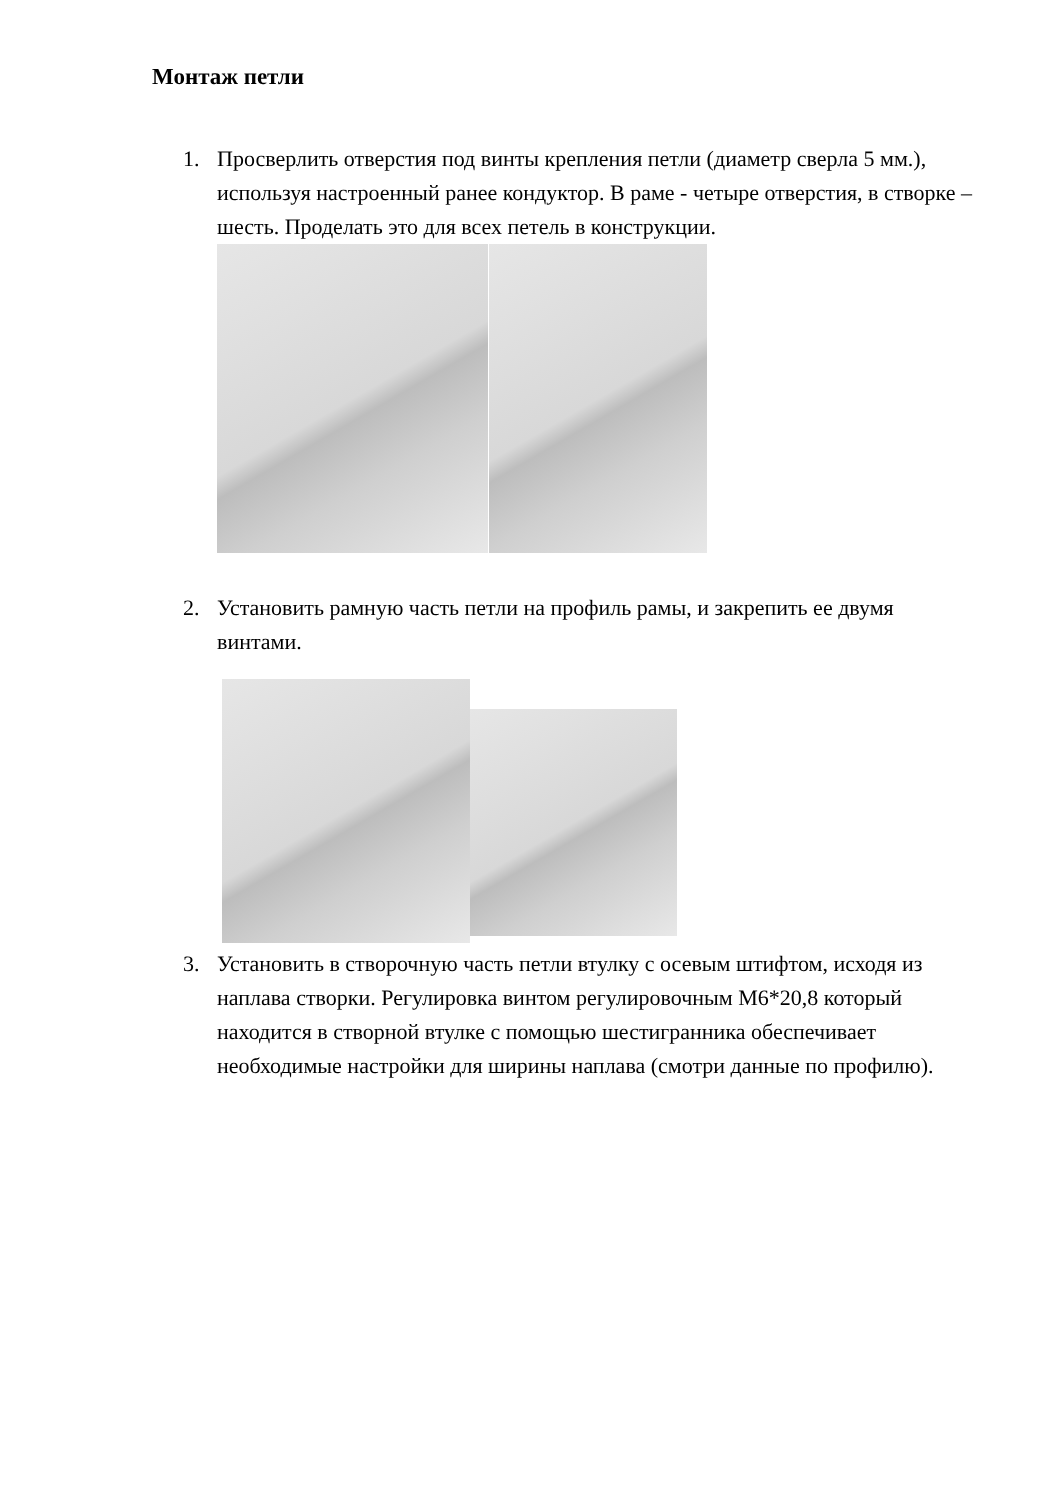Монтаж петли
1. Просверлить отверстия под винты крепления петли (диаметр сверла 5 мм.), используя настроенный ранее кондуктор. В раме - четыре отверстия, в створке – шесть. Проделать это для всех петель в конструкции.
2. Установить рамную часть петли на профиль рамы, и закрепить ее двумя винтами.
3. Установить в створочную часть петли втулку с осевым штифтом, исходя из наплава створки. Регулировка винтом регулировочным М6*20,8 который находится в створной втулке с помощью шестигранника обеспечивает необходимые настройки для ширины наплава (смотри данные по профилю).